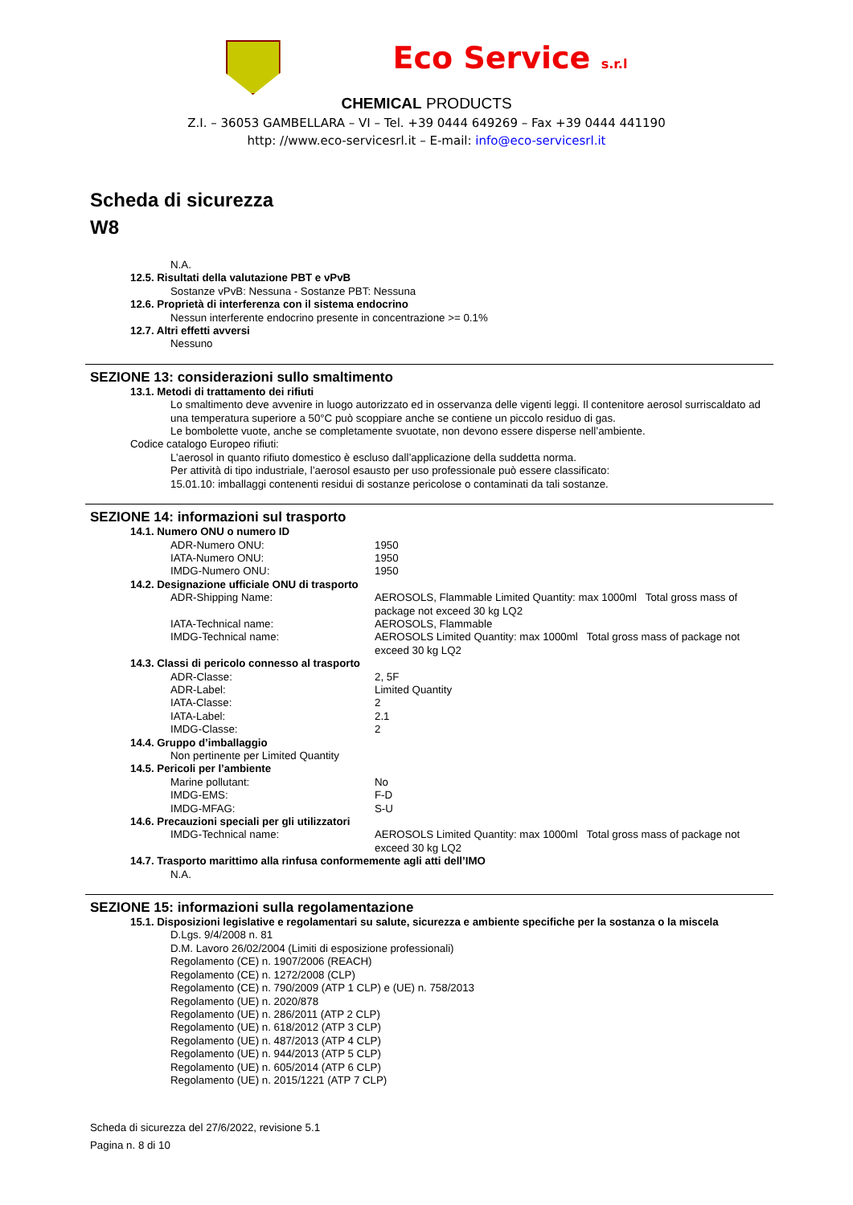Eco Service s.r.l
CHEMICAL PRODUCTS
Z.I. – 36053 GAMBELLARA – VI – Tel. +39 0444 649269 – Fax +39 0444 441190
http: //www.eco-servicesrl.it – E-mail: info@eco-servicesrl.it
Scheda di sicurezza
W8
N.A.
12.5. Risultati della valutazione PBT e vPvB
Sostanze vPvB: Nessuna - Sostanze PBT: Nessuna
12.6. Proprietà di interferenza con il sistema endocrino
Nessun interferente endocrino presente in concentrazione >= 0.1%
12.7. Altri effetti avversi
Nessuno
SEZIONE 13: considerazioni sullo smaltimento
13.1. Metodi di trattamento dei rifiuti
Lo smaltimento deve avvenire in luogo autorizzato ed in osservanza delle vigenti leggi. Il contenitore aerosol surriscaldato ad una temperatura superiore a 50°C può scoppiare anche se contiene un piccolo residuo di gas.
Le bombolette vuote, anche se completamente svuotate, non devono essere disperse nell’ambiente.
Codice catalogo Europeo rifiuti:
L’aerosol in quanto rifiuto domestico è escluso dall’applicazione della suddetta norma.
Per attività di tipo industriale, l’aerosol esausto per uso professionale può essere classificato:
15.01.10: imballaggi contenenti residui di sostanze pericolose o contaminati da tali sostanze.
SEZIONE 14: informazioni sul trasporto
14.1. Numero ONU o numero ID
ADR-Numero ONU: 1950
IATA-Numero ONU: 1950
IMDG-Numero ONU: 1950
14.2. Designazione ufficiale ONU di trasporto
ADR-Shipping Name: AEROSOLS, Flammable Limited Quantity: max 1000ml Total gross mass of package not exceed 30 kg LQ2
IATA-Technical name: AEROSOLS, Flammable
IMDG-Technical name: AEROSOLS Limited Quantity: max 1000ml Total gross mass of package not exceed 30 kg LQ2
14.3. Classi di pericolo connesso al trasporto
ADR-Classe: 2, 5F
ADR-Label: Limited Quantity
IATA-Classe: 2
IATA-Label: 2.1
IMDG-Classe: 2
14.4. Gruppo d’imballaggio
Non pertinente per Limited Quantity
14.5. Pericoli per l’ambiente
Marine pollutant: No
IMDG-EMS: F-D
IMDG-MFAG: S-U
14.6. Precauzioni speciali per gli utilizzatori
IMDG-Technical name: AEROSOLS Limited Quantity: max 1000ml Total gross mass of package not exceed 30 kg LQ2
14.7. Trasporto marittimo alla rinfusa conformemente agli atti dell’IMO
N.A.
SEZIONE 15: informazioni sulla regolamentazione
15.1. Disposizioni legislative e regolamentari su salute, sicurezza e ambiente specifiche per la sostanza o la miscela
D.Lgs. 9/4/2008 n. 81
D.M. Lavoro 26/02/2004 (Limiti di esposizione professionali)
Regolamento (CE) n. 1907/2006 (REACH)
Regolamento (CE) n. 1272/2008 (CLP)
Regolamento (CE) n. 790/2009 (ATP 1 CLP) e (UE) n. 758/2013
Regolamento (UE) n. 2020/878
Regolamento (UE) n. 286/2011 (ATP 2 CLP)
Regolamento (UE) n. 618/2012 (ATP 3 CLP)
Regolamento (UE) n. 487/2013 (ATP 4 CLP)
Regolamento (UE) n. 944/2013 (ATP 5 CLP)
Regolamento (UE) n. 605/2014 (ATP 6 CLP)
Regolamento (UE) n. 2015/1221 (ATP 7 CLP)
Scheda di sicurezza del 27/6/2022, revisione 5.1
Pagina n. 8 di 10